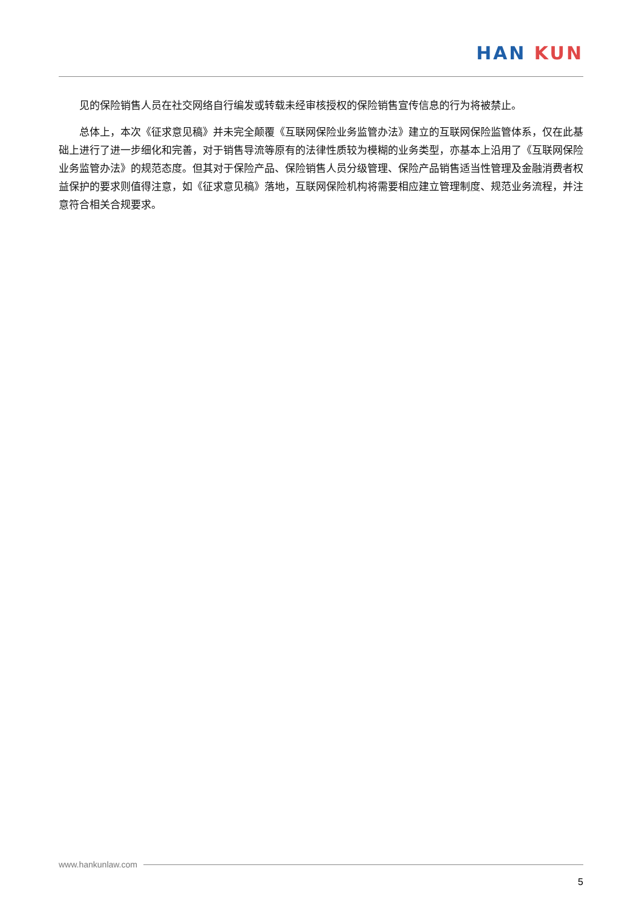HAN KUN
见的保险销售人员在社交网络自行编发或转载未经审核授权的保险销售宣传信息的行为将被禁止。
总体上，本次《征求意见稿》并未完全颠覆《互联网保险业务监管办法》建立的互联网保险监管体系，仅在此基础上进行了进一步细化和完善，对于销售导流等原有的法律性质较为模糊的业务类型，亦基本上沿用了《互联网保险业务监管办法》的规范态度。但其对于保险产品、保险销售人员分级管理、保险产品销售适当性管理及金融消费者权益保护的要求则值得注意，如《征求意见稿》落地，互联网保险机构将需要相应建立管理制度、规范业务流程，并注意符合相关合规要求。
www.hankunlaw.com
5